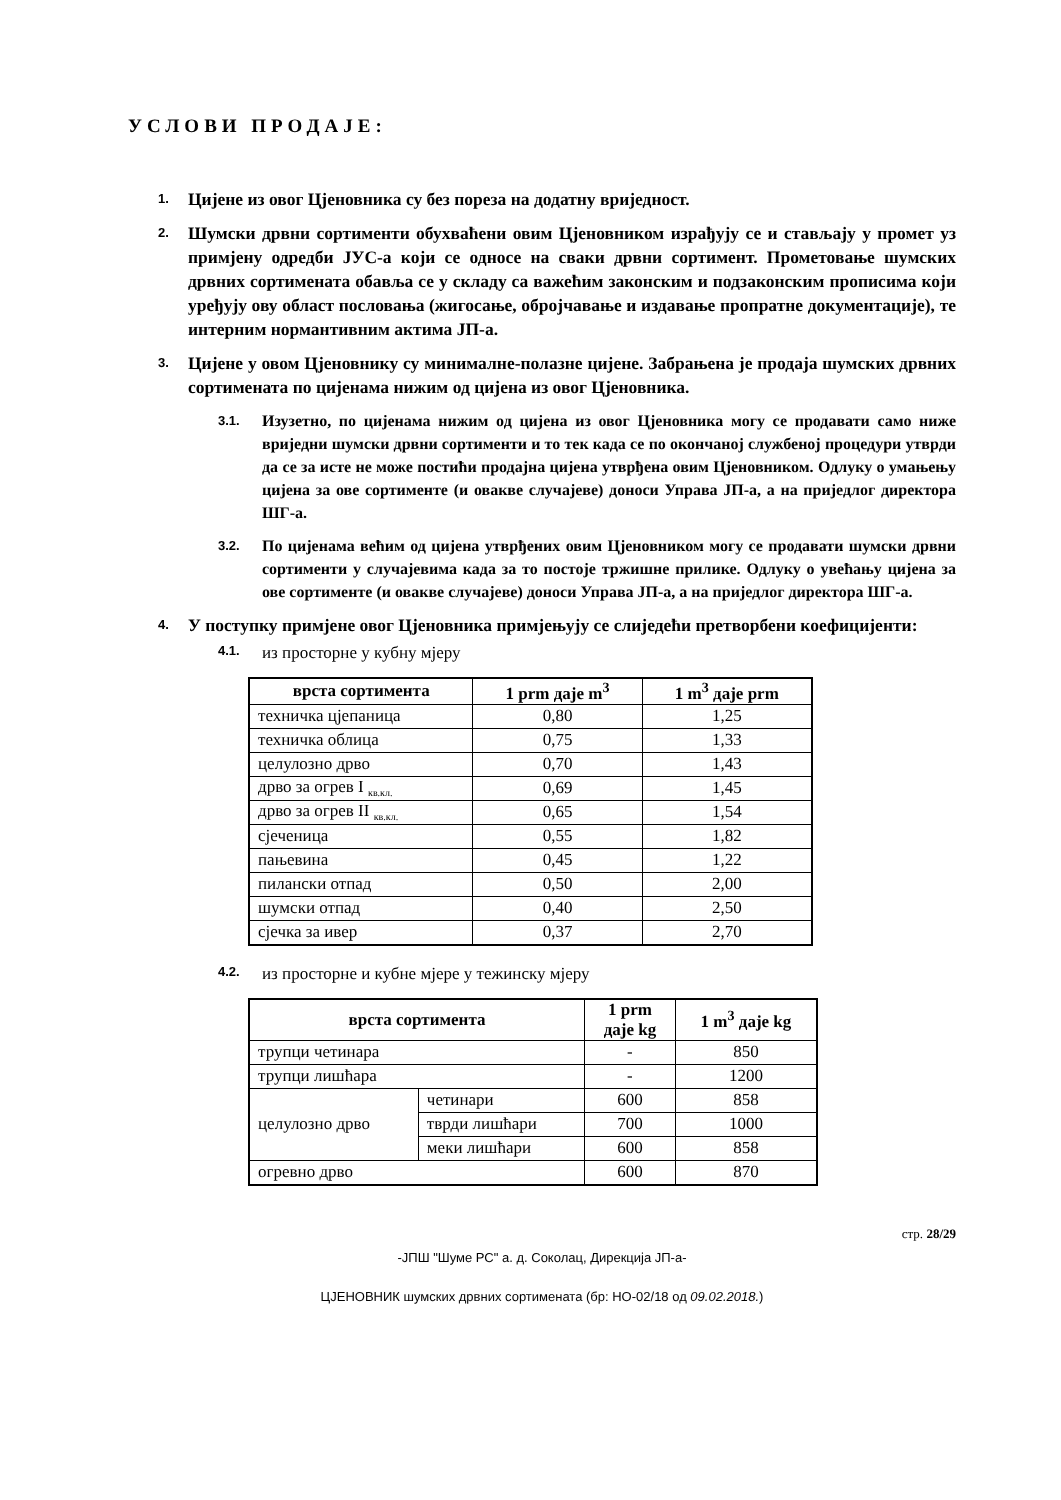УСЛОВИ ПРОДАЈЕ:
1. Цијене из овог Цјеновника су без пореза на додатну вриједност.
2. Шумски дрвни сортименти обухваћени овим Цјеновником израђују се и стављају у промет уз примјену одредби ЈУС-а који се односе на сваки дрвни сортимент. Прометовање шумских дрвних сортимената обавља се у складу са важећим законским и подзаконским прописима који уређују ову област пословања (жигосање, обројчавање и издавање пропратне документације), те интерним нормантивним актима ЈП-а.
3. Цијене у овом Цјеновнику су минималне-полазне цијене. Забрањена је продаја шумских дрвних сортимената по цијенама нижим од цијена из овог Цјеновника.
3.1. Изузетно, по цијенама нижим од цијена из овог Цјеновника могу се продавати само ниже вриједни шумски дрвни сортименти и то тек када се по окончаној службеној процедури утврди да се за исте не може постићи продајна цијена утврђена овим Цјеновником. Одлуку о умањењу цијена за ове сортименте (и овакве случајеве) доноси Управа ЈП-а, а на приједлог директора ШГ-а.
3.2. По цијенама већим од цијена утврђених овим Цјеновником могу се продавати шумски дрвни сортименти у случајевима када за то постоје тржишне прилике. Одлуку о увећању цијена за ове сортименте (и овакве случајеве) доноси Управа ЈП-а, а на приједлог директора ШГ-а.
4. У поступку примјене овог Цјеновника примјењују се слиједећи претворбени коефицијенти:
4.1. из просторне у кубну мјеру
| врста сортимента | 1 prm даје m<sup>3</sup> | 1 m<sup>3</sup> даје prm |
| --- | --- | --- |
| техничка цјепаница | 0,80 | 1,25 |
| техничка облица | 0,75 | 1,33 |
| целулозно дрво | 0,70 | 1,43 |
| дрво за огрев I <sub>кв.кл.</sub> | 0,69 | 1,45 |
| дрво за огрев II <sub>кв.кл.</sub> | 0,65 | 1,54 |
| сјеченица | 0,55 | 1,82 |
| пањевина | 0,45 | 1,22 |
| пилански отпад | 0,50 | 2,00 |
| шумски отпад | 0,40 | 2,50 |
| сјечка за ивер | 0,37 | 2,70 |
4.2. из просторне и кубне мјере у тежинску мјеру
| врста сортимента | | 1 prm даје kg | 1 m<sup>3</sup> даје kg |
| --- | --- | --- | --- |
| трупци четинара | | - | 850 |
| трупци лишћара | | - | 1200 |
| целулозно дрво | четинари | 600 | 858 |
| | тврди лишћари | 700 | 1000 |
| | меки лишћари | 600 | 858 |
| огревно дрво | | 600 | 870 |
стр. 28/29
-ЈПШ "Шуме РС" а. д. Соколац, Дирекција ЈП-а-
ЦЈЕНОВНИК шумских дрвних сортимената (бр: НО-02/18 од 09.02.2018.)